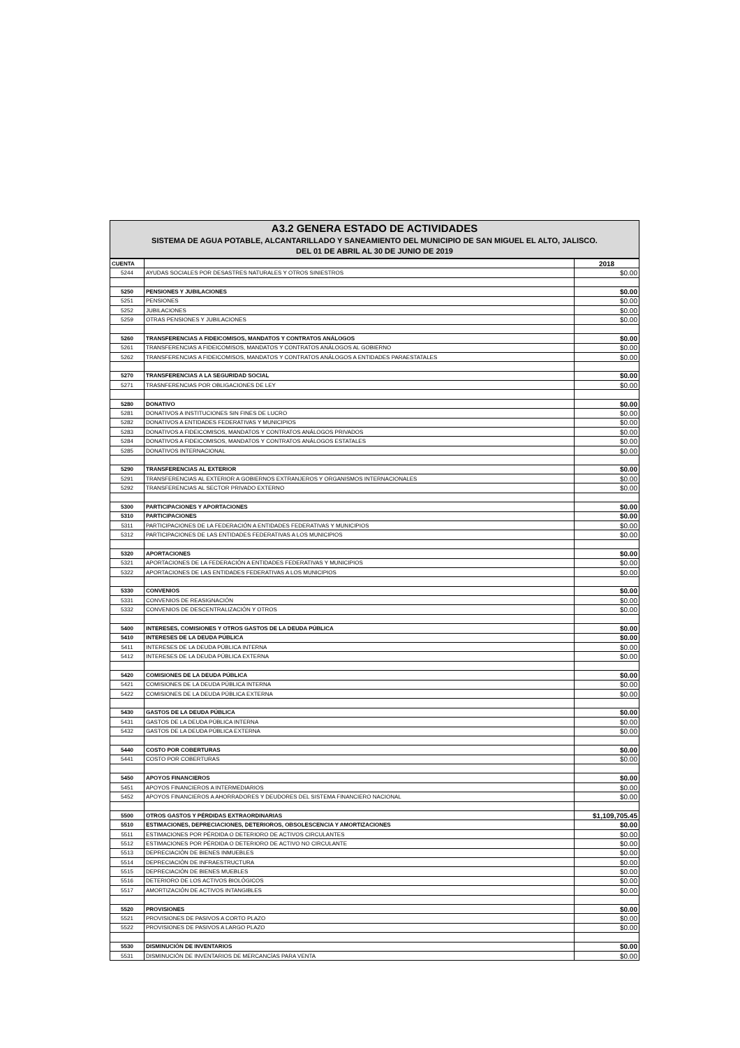A3.2 GENERA ESTADO DE ACTIVIDADES
SISTEMA DE AGUA POTABLE, ALCANTARILLADO Y SANEAMIENTO DEL MUNICIPIO DE SAN MIGUEL EL ALTO, JALISCO.
DEL 01 DE ABRIL AL 30 DE JUNIO DE 2019
| CUENTA | | 2018 |
| --- | --- | --- |
| 5244 | AYUDAS SOCIALES POR DESASTRES NATURALES Y OTROS SINIESTROS | $0.00 |
| 5250 | PENSIONES Y JUBILACIONES | $0.00 |
| 5251 | PENSIONES | $0.00 |
| 5252 | JUBILACIONES | $0.00 |
| 5259 | OTRAS PENSIONES Y JUBILACIONES | $0.00 |
| 5260 | TRANSFERENCIAS A FIDEICOMISOS, MANDATOS Y CONTRATOS ANÁLOGOS | $0.00 |
| 5261 | TRANSFERENCIAS A FIDEICOMISOS, MANDATOS Y CONTRATOS ANÁLOGOS AL GOBIERNO | $0.00 |
| 5262 | TRANSFERENCIAS A FIDEICOMISOS, MANDATOS Y CONTRATOS ANÁLOGOS A ENTIDADES PARAESTATALES | $0.00 |
| 5270 | TRANSFERENCIAS A LA SEGURIDAD SOCIAL | $0.00 |
| 5271 | TRASNFERENCIAS POR OBLIGACIONES DE LEY | $0.00 |
| 5280 | DONATIVO | $0.00 |
| 5281 | DONATIVOS A INSTITUCIONES SIN FINES DE LUCRO | $0.00 |
| 5282 | DONATIVOS A ENTIDADES FEDERATIVAS Y MUNICIPIOS | $0.00 |
| 5283 | DONATIVOS A FIDEICOMISOS, MANDATOS Y CONTRATOS ANÁLOGOS PRIVADOS | $0.00 |
| 5284 | DONATIVOS A FIDEICOMISOS, MANDATOS Y CONTRATOS ANÁLOGOS ESTATALES | $0.00 |
| 5285 | DONATIVOS INTERNACIONAL | $0.00 |
| 5290 | TRANSFERENCIAS AL EXTERIOR | $0.00 |
| 5291 | TRANSFERENCIAS AL EXTERIOR A GOBIERNOS EXTRANJEROS Y ORGANISMOS INTERNACIONALES | $0.00 |
| 5292 | TRANSFERENCIAS AL SECTOR PRIVADO EXTERNO | $0.00 |
| 5300 | PARTICIPACIONES Y APORTACIONES | $0.00 |
| 5310 | PARTICIPACIONES | $0.00 |
| 5311 | PARTICIPACIONES DE LA FEDERACIÓN A ENTIDADES FEDERATIVAS Y MUNICIPIOS | $0.00 |
| 5312 | PARTICIPACIONES DE LAS ENTIDADES FEDERATIVAS A LOS MUNICIPIOS | $0.00 |
| 5320 | APORTACIONES | $0.00 |
| 5321 | APORTACIONES DE LA FEDERACIÓN A ENTIDADES FEDERATIVAS Y MUNICIPIOS | $0.00 |
| 5322 | APORTACIONES DE LAS ENTIDADES FEDERATIVAS A LOS MUNICIPIOS | $0.00 |
| 5330 | CONVENIOS | $0.00 |
| 5331 | CONVENIOS DE REASIGNACIÓN | $0.00 |
| 5332 | CONVENIOS DE DESCENTRALIZACIÓN Y OTROS | $0.00 |
| 5400 | INTERESES, COMISIONES Y OTROS GASTOS DE LA DEUDA PÚBLICA | $0.00 |
| 5410 | INTERESES DE LA DEUDA PÚBLICA | $0.00 |
| 5411 | INTERESES DE LA DEUDA PÚBLICA INTERNA | $0.00 |
| 5412 | INTERESES DE LA DEUDA PÚBLICA EXTERNA | $0.00 |
| 5420 | COMISIONES DE LA DEUDA PÚBLICA | $0.00 |
| 5421 | COMISIONES DE LA DEUDA PÚBLICA INTERNA | $0.00 |
| 5422 | COMISIONES DE LA DEUDA PÚBLICA EXTERNA | $0.00 |
| 5430 | GASTOS DE LA DEUDA PÚBLICA | $0.00 |
| 5431 | GASTOS DE LA DEUDA PÚBLICA INTERNA | $0.00 |
| 5432 | GASTOS DE LA DEUDA PÚBLICA EXTERNA | $0.00 |
| 5440 | COSTO POR COBERTURAS | $0.00 |
| 5441 | COSTO POR COBERTURAS | $0.00 |
| 5450 | APOYOS FINANCIEROS | $0.00 |
| 5451 | APOYOS FINANCIEROS A INTERMEDIARIOS | $0.00 |
| 5452 | APOYOS FINANCIEROS A AHORRADORES Y DEUDORES DEL SISTEMA FINANCIERO NACIONAL | $0.00 |
| 5500 | OTROS GASTOS Y PÉRDIDAS EXTRAORDINARIAS | $1,109,705.45 |
| 5510 | ESTIMACIONES, DEPRECIACIONES, DETERIOROS, OBSOLESCENCIA Y AMORTIZACIONES | $0.00 |
| 5511 | ESTIMACIONES POR PÉRDIDA O DETERIORO DE ACTIVOS CIRCULANTES | $0.00 |
| 5512 | ESTIMACIONES POR PÉRDIDA O DETERIORO DE ACTIVO NO CIRCULANTE | $0.00 |
| 5513 | DEPRECIACIÓN DE BIENES INMUEBLES | $0.00 |
| 5514 | DEPRECIACIÓN DE INFRAESTRUCTURA | $0.00 |
| 5515 | DEPRECIACIÓN DE BIENES MUEBLES | $0.00 |
| 5516 | DETERIORO DE LOS ACTIVOS BIOLÓGICOS | $0.00 |
| 5517 | AMORTIZACIÓN DE ACTIVOS INTANGIBLES | $0.00 |
| 5520 | PROVISIONES | $0.00 |
| 5521 | PROVISIONES DE PASIVOS A CORTO PLAZO | $0.00 |
| 5522 | PROVISIONES DE PASIVOS A LARGO PLAZO | $0.00 |
| 5530 | DISMINUCIÓN DE INVENTARIOS | $0.00 |
| 5531 | DISMINUCIÓN DE INVENTARIOS DE MERCANCÍAS PARA VENTA | $0.00 |